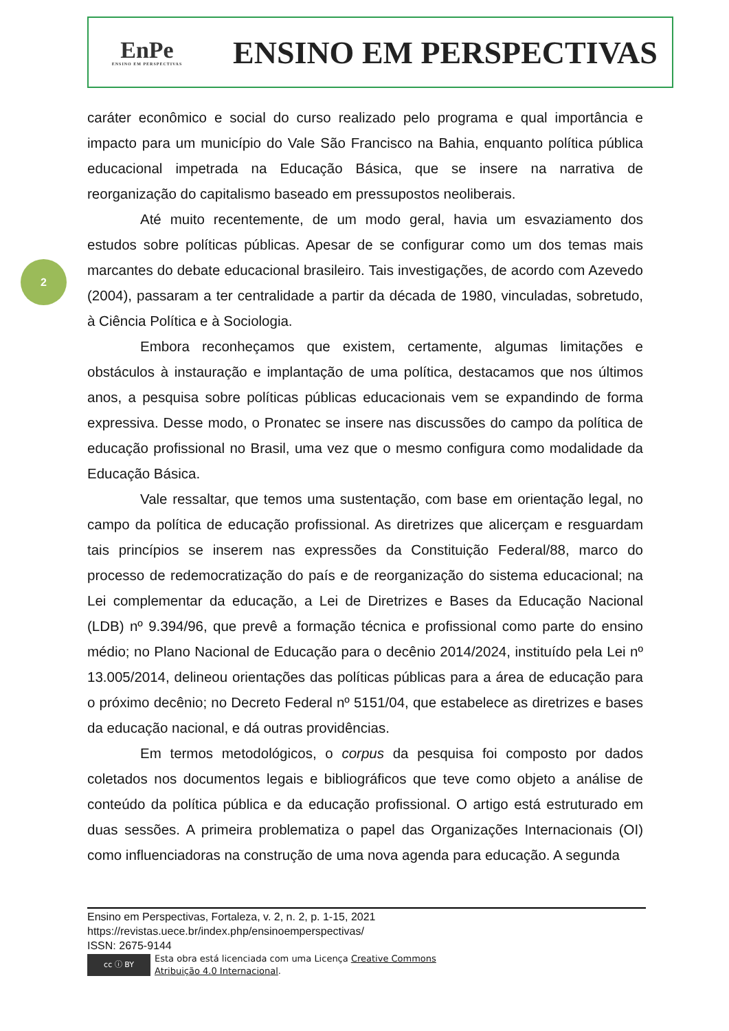EnPe
ENSINO EM PERSPECTIVAS
ENSINO EM PERSPECTIVAS
2
caráter econômico e social do curso realizado pelo programa e qual importância e impacto para um município do Vale São Francisco na Bahia, enquanto política pública educacional impetrada na Educação Básica, que se insere na narrativa de reorganização do capitalismo baseado em pressupostos neoliberais.
Até muito recentemente, de um modo geral, havia um esvaziamento dos estudos sobre políticas públicas. Apesar de se configurar como um dos temas mais marcantes do debate educacional brasileiro. Tais investigações, de acordo com Azevedo (2004), passaram a ter centralidade a partir da década de 1980, vinculadas, sobretudo, à Ciência Política e à Sociologia.
Embora reconheçamos que existem, certamente, algumas limitações e obstáculos à instauração e implantação de uma política, destacamos que nos últimos anos, a pesquisa sobre políticas públicas educacionais vem se expandindo de forma expressiva. Desse modo, o Pronatec se insere nas discussões do campo da política de educação profissional no Brasil, uma vez que o mesmo configura como modalidade da Educação Básica.
Vale ressaltar, que temos uma sustentação, com base em orientação legal, no campo da política de educação profissional. As diretrizes que alicerçam e resguardam tais princípios se inserem nas expressões da Constituição Federal/88, marco do processo de redemocratização do país e de reorganização do sistema educacional; na Lei complementar da educação, a Lei de Diretrizes e Bases da Educação Nacional (LDB) nº 9.394/96, que prevê a formação técnica e profissional como parte do ensino médio; no Plano Nacional de Educação para o decênio 2014/2024, instituído pela Lei nº 13.005/2014, delineou orientações das políticas públicas para a área de educação para o próximo decênio; no Decreto Federal nº 5151/04, que estabelece as diretrizes e bases da educação nacional, e dá outras providências.
Em termos metodológicos, o corpus da pesquisa foi composto por dados coletados nos documentos legais e bibliográficos que teve como objeto a análise de conteúdo da política pública e da educação profissional. O artigo está estruturado em duas sessões. A primeira problematiza o papel das Organizações Internacionais (OI) como influenciadoras na construção de uma nova agenda para educação. A segunda
Ensino em Perspectivas, Fortaleza, v. 2, n. 2, p. 1-15, 2021
https://revistas.uece.br/index.php/ensinoemperspectivas/
ISSN: 2675-9144
cc ⓘ BY
Esta obra está licenciada com uma Licença Creative Commons
Atribuição 4.0 Internacional.